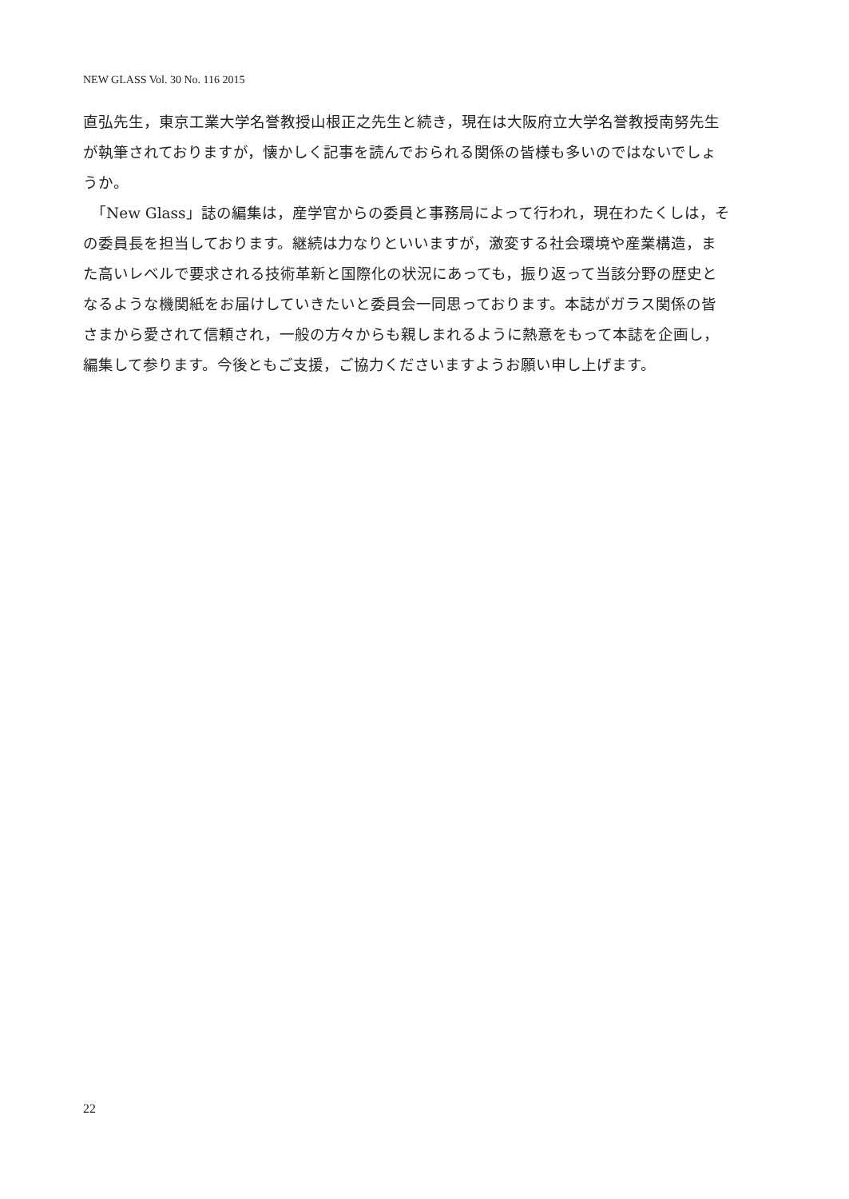NEW GLASS Vol. 30 No. 116 2015
直弘先生，東京工業大学名誉教授山根正之先生と続き，現在は大阪府立大学名誉教授南努先生が執筆されておりますが，懐かしく記事を読んでおられる関係の皆様も多いのではないでしょうか。
　「New Glass」誌の編集は，産学官からの委員と事務局によって行われ，現在わたくしは，その委員長を担当しております。継続は力なりといいますが，激変する社会環境や産業構造，また高いレベルで要求される技術革新と国際化の状況にあっても，振り返って当該分野の歴史となるような機関紙をお届けしていきたいと委員会一同思っております。本誌がガラス関係の皆さまから愛されて信頼され，一般の方々からも親しまれるように熱意をもって本誌を企画し，編集して参ります。今後ともご支援，ご協力くださいますようお願い申し上げます。
22